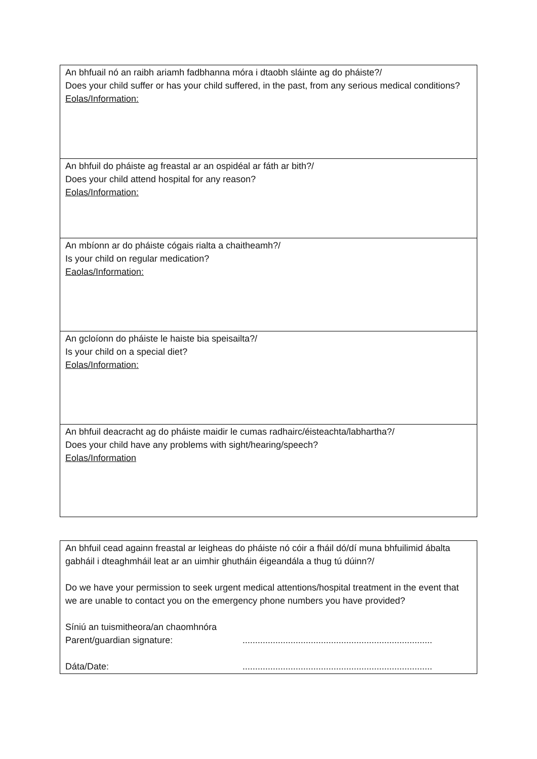| An bhfuail nó an raibh ariamh fadbhanna móra i dtaobh sláinte ag do pháiste?/ Does your child suffer or has your child suffered, in the past, from any serious medical conditions? Eolas/Information: |
| An bhfuil do pháiste ag freastal ar an ospidéal ar fáth ar bith?/ Does your child attend hospital for any reason? Eolas/Information: |
| An mbíonn ar do pháiste cógais rialta a chaitheamh?/ Is your child on regular medication? Eaolas/Information: |
| An gcloíonn do pháiste le haiste bia speisailta?/ Is your child on a special diet? Eolas/Information: |
| An bhfuil deacracht ag do pháiste maidir le cumas radhairc/éisteachta/labhartha?/ Does your child have any problems with sight/hearing/speech? Eolas/Information |
| An bhfuil cead againn freastal ar leigheas do pháiste nó cóir a fháil dó/dí muna bhfuilimid ábalta gabháil i dteaghmháil leat ar an uimhir ghutháin éigeandála a thug tú dúinn?/ Do we have your permission to seek urgent medical attentions/hospital treatment in the event that we are unable to contact you on the emergency phone numbers you have provided? Síniú an tuismitheora/an chaomhnóra Parent/guardian signature: ........................................................................... Dáta/Date: ........................................................................... |